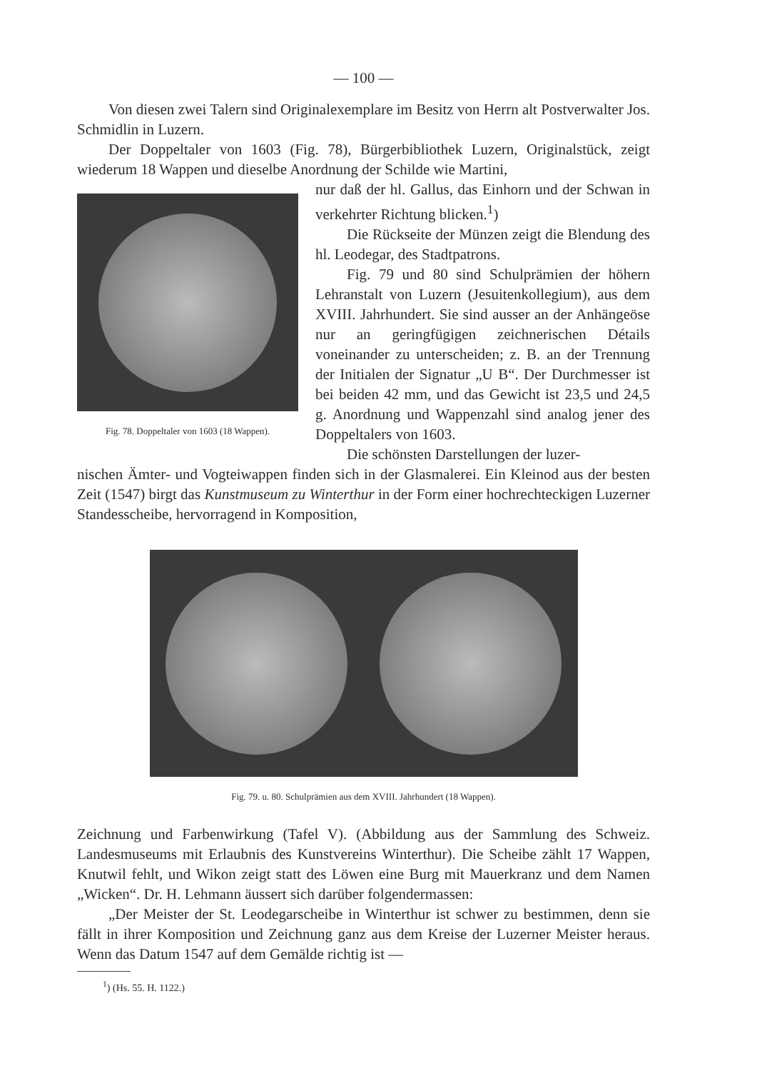— 100 —
Von diesen zwei Talern sind Originalexemplare im Besitz von Herrn alt Post­verwalter Jos. Schmidlin in Luzern.
Der Doppeltaler von 1603 (Fig. 78), Bürgerbibliothek Luzern, Originalstück, zeigt wiederum 18 Wappen und dieselbe Anordnung der Schilde wie Martini,
Fig. 78. Doppeltaler von 1603 (18 Wappen).
nur daß der hl. Gallus, das Einhorn und der Schwan in verkehrter Richtung blicken.<sup>1</sup>)
Die Rückseite der Münzen zeigt die Blen­dung des hl. Leodegar, des Stadtpatrons.
Fig. 79 und 80 sind Schulprämien der höhern Lehranstalt von Luzern (Jesuitenkolle­gium), aus dem XVIII. Jahrhundert. Sie sind ausser an der Anhängeöse nur an geringfügigen zeichnerischen Détails voneinander zu unter­scheiden; z. B. an der Trennung der Initialen der Signatur „U B“. Der Durchmesser ist bei beiden 42 mm, und das Gewicht ist 23,5 und 24,5 g. Anordnung und Wappenzahl sind ana­log jener des Doppeltalers von 1603.
Die schönsten Darstellungen der luzer-
nischen Ämter- und Vogteiwappen finden sich in der Glasmalerei. Ein Kleinod aus der besten Zeit (1547) birgt das Kunstmuseum zu Winterthur in der Form einer hochrechteckigen Luzerner Standesscheibe, hervorragend in Komposition,
Fig. 79. u. 80. Schulprämien aus dem XVIII. Jahrhundert (18 Wappen).
Zeichnung und Farbenwirkung (Tafel V). (Abbildung aus der Sammlung des Schweiz. Landesmuseums mit Erlaubnis des Kunstvereins Winterthur). Die Scheibe zählt 17 Wappen, Knutwil fehlt, und Wikon zeigt statt des Löwen eine Burg mit Mauerkranz und dem Namen „Wicken“. Dr. H. Lehmann äussert sich darüber folgendermassen:
„Der Meister der St. Leodegarscheibe in Winterthur ist schwer zu bestimmen, denn sie fällt in ihrer Komposition und Zeichnung ganz aus dem Kreise der Lu­zerner Meister heraus. Wenn das Datum 1547 auf dem Gemälde richtig ist —
<sup>1</sup>) (Hs. 55. H. 1122.)